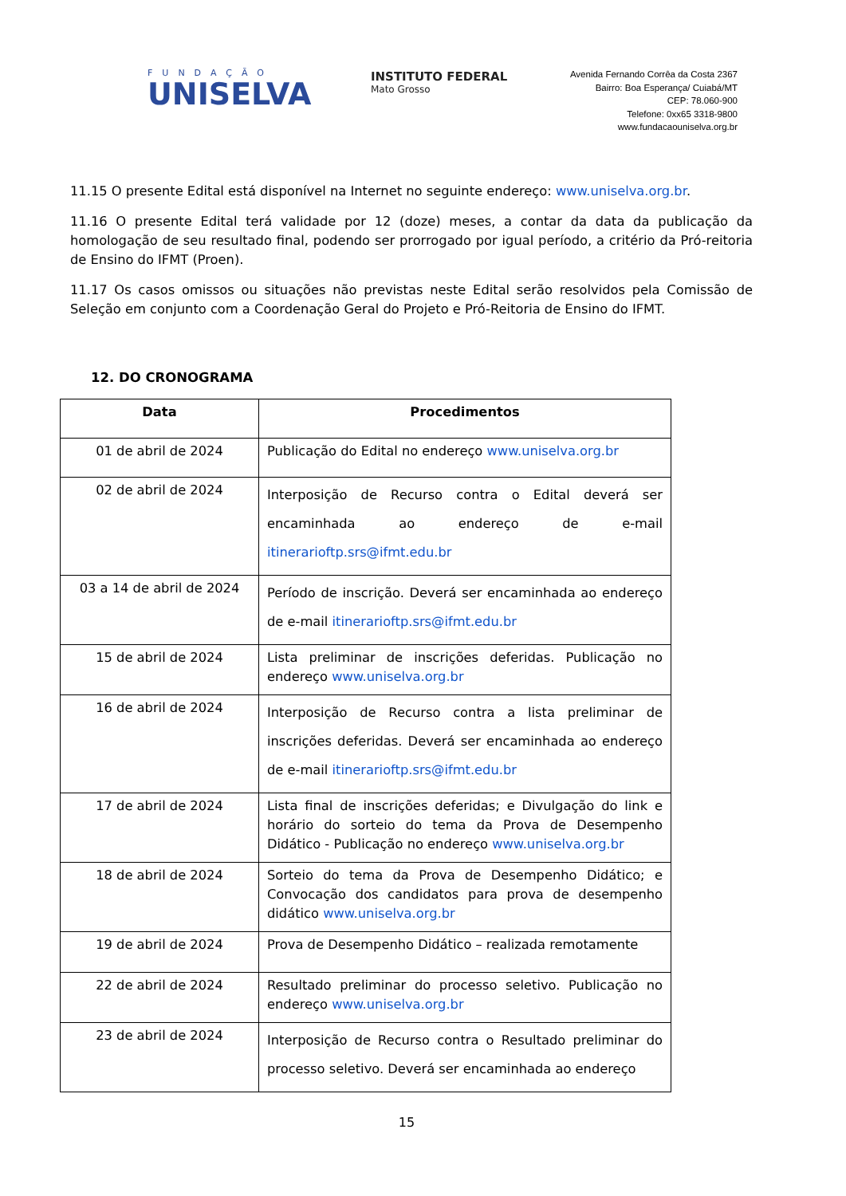FUNDAÇÃO
UNISELVA
INSTITUTO FEDERAL
Mato Grosso
Avenida Fernando Corrêa da Costa 2367
Bairro: Boa Esperança/ Cuiabá/MT
CEP: 78.060-900
Telefone: 0xx65 3318-9800
www.fundacaouniselva.org.br
11.15 O presente Edital está disponível na Internet no seguinte endereço: www.uniselva.org.br.
11.16 O presente Edital terá validade por 12 (doze) meses, a contar da data da publicação da homologação de seu resultado final, podendo ser prorrogado por igual período, a critério da Pró-reitoria de Ensino do IFMT (Proen).
11.17 Os casos omissos ou situações não previstas neste Edital serão resolvidos pela Comissão de Seleção em conjunto com a Coordenação Geral do Projeto e Pró-Reitoria de Ensino do IFMT.
12. DO CRONOGRAMA
| Data | Procedimentos |
| --- | --- |
| 01 de abril de 2024 | Publicação do Edital no endereço www.uniselva.org.br |
| 02 de abril de 2024 | Interposição de Recurso contra o Edital deverá ser encaminhada ao endereço de e-mail itinerarioftp.srs@ifmt.edu.br |
| 03 a 14 de abril de 2024 | Período de inscrição. Deverá ser encaminhada ao endereço de e-mail itinerarioftp.srs@ifmt.edu.br |
| 15 de abril de 2024 | Lista preliminar de inscrições deferidas. Publicação no endereço www.uniselva.org.br |
| 16 de abril de 2024 | Interposição de Recurso contra a lista preliminar de inscrições deferidas. Deverá ser encaminhada ao endereço de e-mail itinerarioftp.srs@ifmt.edu.br |
| 17 de abril de 2024 | Lista final de inscrições deferidas; e Divulgação do link e horário do sorteio do tema da Prova de Desempenho Didático - Publicação no endereço www.uniselva.org.br |
| 18 de abril de 2024 | Sorteio do tema da Prova de Desempenho Didático; e Convocação dos candidatos para prova de desempenho didático www.uniselva.org.br |
| 19 de abril de 2024 | Prova de Desempenho Didático – realizada remotamente |
| 22 de abril de 2024 | Resultado preliminar do processo seletivo. Publicação no endereço www.uniselva.org.br |
| 23 de abril de 2024 | Interposição de Recurso contra o Resultado preliminar do processo seletivo. Deverá ser encaminhada ao endereço |
15